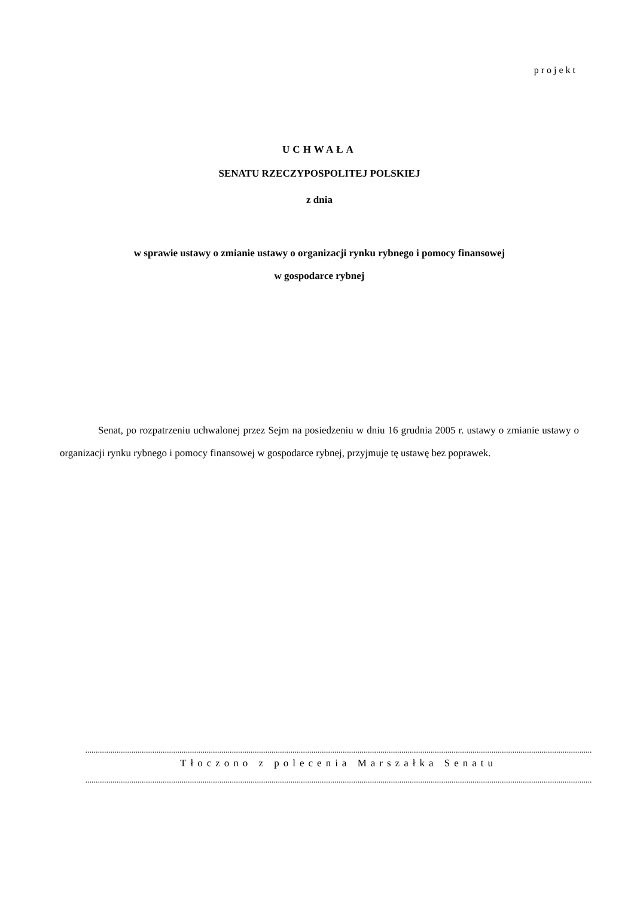projekt
UCHWAŁA
SENATU RZECZYPOSPOLITEJ POLSKIEJ
z dnia
w sprawie ustawy o zmianie ustawy o organizacji rynku rybnego i pomocy finansowej
w gospodarce rybnej
Senat, po rozpatrzeniu uchwalonej przez Sejm na posiedzeniu w dniu 16 grudnia 2005 r. ustawy o zmianie ustawy o organizacji rynku rybnego i pomocy finansowej w gospodarce rybnej, przyjmuje tę ustawę bez poprawek.
..................................................................................................................................................................................................................................................
Tłoczono z polecenia Marszałka Senatu
..................................................................................................................................................................................................................................................